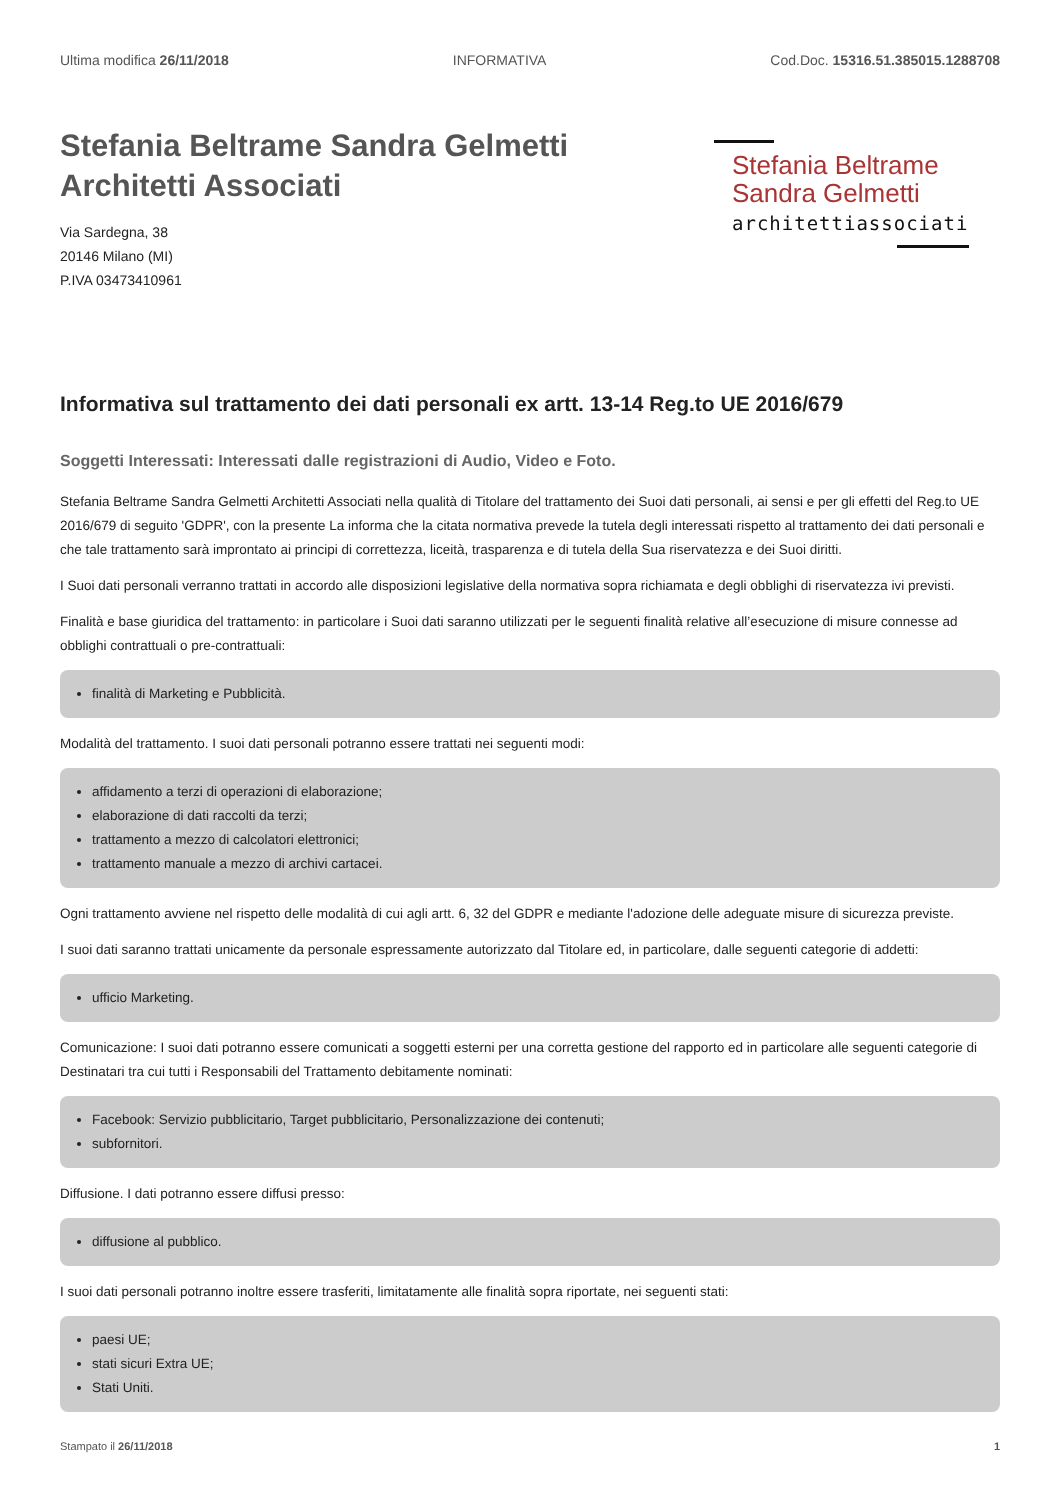Ultima modifica 26/11/2018 INFORMATIVA Cod.Doc. 15316.51.385015.1288708
Stefania Beltrame Sandra Gelmetti
Architetti Associati
Via Sardegna, 38
20146 Milano (MI)
P.IVA 03473410961
Stefania Beltrame
Sandra Gelmetti
architettiassociati
Informativa sul trattamento dei dati personali ex artt. 13-14 Reg.to UE 2016/679
Soggetti Interessati: Interessati dalle registrazioni di Audio, Video e Foto.
Stefania Beltrame Sandra Gelmetti Architetti Associati nella qualità di Titolare del trattamento dei Suoi dati personali, ai sensi e per gli effetti del Reg.to UE 2016/679 di seguito 'GDPR', con la presente La informa che la citata normativa prevede la tutela degli interessati rispetto al trattamento dei dati personali e che tale trattamento sarà improntato ai principi di correttezza, liceità, trasparenza e di tutela della Sua riservatezza e dei Suoi diritti.
I Suoi dati personali verranno trattati in accordo alle disposizioni legislative della normativa sopra richiamata e degli obblighi di riservatezza ivi previsti.
Finalità e base giuridica del trattamento: in particolare i Suoi dati saranno utilizzati per le seguenti finalità relative all’esecuzione di misure connesse ad obblighi contrattuali o pre-contrattuali:
finalità di Marketing e Pubblicità.
Modalità del trattamento. I suoi dati personali potranno essere trattati nei seguenti modi:
affidamento a terzi di operazioni di elaborazione;
elaborazione di dati raccolti da terzi;
trattamento a mezzo di calcolatori elettronici;
trattamento manuale a mezzo di archivi cartacei.
Ogni trattamento avviene nel rispetto delle modalità di cui agli artt. 6, 32 del GDPR e mediante l'adozione delle adeguate misure di sicurezza previste.
I suoi dati saranno trattati unicamente da personale espressamente autorizzato dal Titolare ed, in particolare, dalle seguenti categorie di addetti:
ufficio Marketing.
Comunicazione: I suoi dati potranno essere comunicati a soggetti esterni per una corretta gestione del rapporto ed in particolare alle seguenti categorie di Destinatari tra cui tutti i Responsabili del Trattamento debitamente nominati:
Facebook: Servizio pubblicitario, Target pubblicitario, Personalizzazione dei contenuti;
subfornitori.
Diffusione. I dati potranno essere diffusi presso:
diffusione al pubblico.
I suoi dati personali potranno inoltre essere trasferiti, limitatamente alle finalità sopra riportate, nei seguenti stati:
paesi UE;
stati sicuri Extra UE;
Stati Uniti.
Stampato il 26/11/2018 1